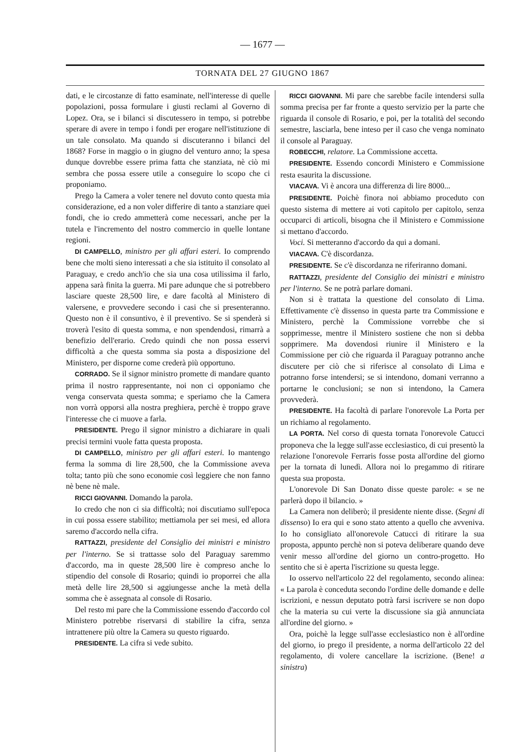— 1677 —
TORNATA DEL 27 GIUGNO 1867
dati, e le circostanze di fatto esaminate, nell'interesse di quelle popolazioni, possa formulare i giusti reclami al Governo di Lopez. Ora, se i bilanci si discutessero in tempo, si potrebbe sperare di avere in tempo i fondi per erogare nell'istituzione di un tale consolato. Ma quando si discuteranno i bilanci del 1868? Forse in maggio o in giugno del venturo anno; la spesa dunque dovrebbe essere prima fatta che stanziata, nè ciò mi sembra che possa essere utile a conseguire lo scopo che ci proponiamo.
Prego la Camera a voler tenere nel dovuto conto questa mia considerazione, ed a non voler differire di tanto a stanziare quei fondi, che io credo ammetterà come necessari, anche per la tutela e l'incremento del nostro commercio in quelle lontane regioni.
DI CAMPELLO, ministro per gli affari esteri. Io comprendo bene che molti sieno interessati a che sia istituito il consolato al Paraguay, e credo anch'io che sia una cosa utilissima il farlo, appena sarà finita la guerra. Mi pare adunque che si potrebbero lasciare queste 28,500 lire, e dare facoltà al Ministero di valersene, e provvedere secondo i casi che si presenteranno. Questo non è il consuntivo, è il preventivo. Se si spenderà si troverà l'esito di questa somma, e non spendendosi, rimarrà a benefizio dell'erario. Credo quindi che non possa esservi difficoltà a che questa somma sia posta a disposizione del Ministero, per disporne come crederà più opportuno.
CORRADO. Se il signor ministro promette di mandare quanto prima il nostro rappresentante, noi non ci opponiamo che venga conservata questa somma; e speriamo che la Camera non vorrà opporsi alla nostra preghiera, perchè è troppo grave l'interesse che ci muove a farla.
PRESIDENTE. Prego il signor ministro a dichiarare in quali precisi termini vuole fatta questa proposta.
DI CAMPELLO, ministro per gli affari esteri. Io mantengo ferma la somma di lire 28,500, che la Commissione aveva tolta; tanto più che sono economie così leggiere che non fanno nè bene nè male.
RICCI GIOVANNI. Domando la parola.
Io credo che non ci sia difficoltà; noi discutiamo sull'epoca in cui possa essere stabilito; mettiamola per sei mesi, ed allora saremo d'accordo nella cifra.
RATTAZZI, presidente del Consiglio dei ministri e ministro per l'interno. Se si trattasse solo del Paraguay saremmo d'accordo, ma in queste 28,500 lire è compreso anche lo stipendio del console di Rosario; quindi io proporrei che alla metà delle lire 28,500 si aggiungesse anche la metà della somma che è assegnata al console di Rosario.
Del resto mi pare che la Commissione essendo d'accordo col Ministero potrebbe riservarsi di stabilire la cifra, senza intrattenere più oltre la Camera su questo riguardo.
PRESIDENTE. La cifra si vede subito.
RICCI GIOVANNI. Mi pare che sarebbe facile intendersi sulla somma precisa per far fronte a questo servizio per la parte che riguarda il console di Rosario, e poi, per la totalità del secondo semestre, lasciarla, bene inteso per il caso che venga nominato il console al Paraguay.
ROBECCHI, relatore. La Commissione accetta.
PRESIDENTE. Essendo concordi Ministero e Commissione resta esaurita la discussione.
VIACAVA. Vi è ancora una differenza di lire 8000...
PRESIDENTE. Poichè finora noi abbiamo proceduto con questo sistema di mettere ai voti capitolo per capitolo, senza occuparci di articoli, bisogna che il Ministero e Commissione si mettano d'accordo.
Voci. Si metteranno d'accordo da qui a domani.
VIACAVA. C'è discordanza.
PRESIDENTE. Se c'è discordanza ne riferiranno domani.
RATTAZZI, presidente del Consiglio dei ministri e ministro per l'interno. Se ne potrà parlare domani.
Non si è trattata la questione del consolato di Lima. Effettivamente c'è dissenso in questa parte tra Commissione e Ministero, perchè la Commissione vorrebbe che si sopprimesse, mentre il Ministero sostiene che non si debba sopprimere. Ma dovendosi riunire il Ministero e la Commissione per ciò che riguarda il Paraguay potranno anche discutere per ciò che si riferisce al consolato di Lima e potranno forse intendersi; se si intendono, domani verranno a portarne le conclusioni; se non si intendono, la Camera provvederà.
PRESIDENTE. Ha facoltà di parlare l'onorevole La Porta per un richiamo al regolamento.
LA PORTA. Nel corso di questa tornata l'onorevole Catucci proponeva che la legge sull'asse ecclesiastico, di cui presentò la relazione l'onorevole Ferraris fosse posta all'ordine del giorno per la tornata di lunedì. Allora noi lo pregammo di ritirare questa sua proposta.
L'onorevole Di San Donato disse queste parole: « se ne parlerà dopo il bilancio. »
La Camera non deliberò; il presidente niente disse. (Segni di dissenso) Io era qui e sono stato attento a quello che avveniva. Io ho consigliato all'onorevole Catucci di ritirare la sua proposta, appunto perchè non si poteva deliberare quando deve venir messo all'ordine del giorno un contro-progetto. Ho sentito che si è aperta l'iscrizione su questa legge.
Io osservo nell'articolo 22 del regolamento, secondo alinea: « La parola è conceduta secondo l'ordine delle domande e delle iscrizioni, e nessun deputato potrà farsi iscrivere se non dopo che la materia su cui verte la discussione sia già annunciata all'ordine del giorno. »
Ora, poichè la legge sull'asse ecclesiastico non è all'ordine del giorno, io prego il presidente, a norma dell'articolo 22 del regolamento, di volere cancellare la iscrizione. (Bene! a sinistra)